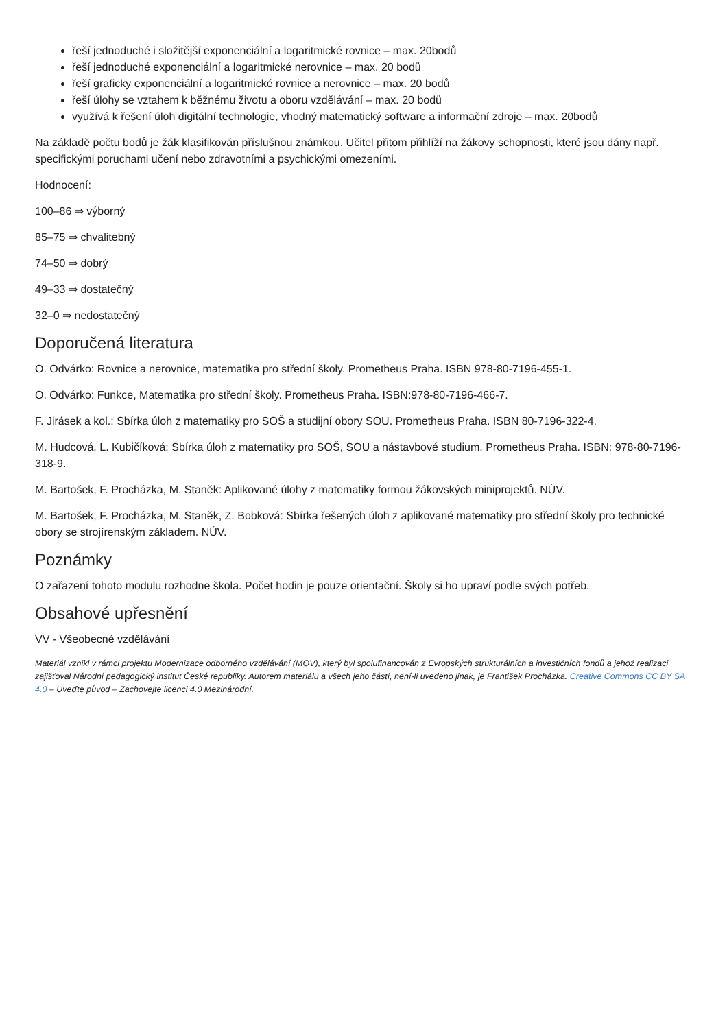řeší jednoduché i složitější exponenciální a logaritmické rovnice – max. 20bodů
řeší jednoduché exponenciální a logaritmické nerovnice – max. 20 bodů
řeší graficky exponenciální a logaritmické rovnice a nerovnice – max. 20 bodů
řeší úlohy se vztahem k běžnému životu a oboru vzdělávání – max. 20 bodů
využívá k řešení úloh digitální technologie, vhodný matematický software a informační zdroje – max. 20bodů
Na základě počtu bodů je žák klasifikován příslušnou známkou. Učitel přitom přihlíží na žákovy schopnosti, které jsou dány např. specifickými poruchami učení nebo zdravotními a psychickými omezeními.
Hodnocení:
100–86 ⇒ výborný
85–75 ⇒ chvalitebný
74–50 ⇒ dobrý
49–33 ⇒ dostatečný
32–0 ⇒ nedostatečný
Doporučená literatura
O. Odvárko: Rovnice a nerovnice, matematika pro střední školy. Prometheus Praha. ISBN 978-80-7196-455-1.
O. Odvárko: Funkce, Matematika pro střední školy. Prometheus Praha. ISBN:978-80-7196-466-7.
F. Jirásek a kol.: Sbírka úloh z matematiky pro SOŠ a studijní obory SOU. Prometheus Praha. ISBN 80-7196-322-4.
M. Hudcová, L. Kubičíková: Sbírka úloh z matematiky pro SOŠ, SOU a nástavbové studium. Prometheus Praha. ISBN: 978-80-7196-318-9.
M. Bartošek, F. Procházka, M. Staněk: Aplikované úlohy z matematiky formou žákovských miniprojektů. NÚV.
M. Bartošek, F. Procházka, M. Staněk, Z. Bobková: Sbírka řešených úloh z aplikované matematiky pro střední školy pro technické obory se strojírenským základem. NÚV.
Poznámky
O zařazení tohoto modulu rozhodne škola. Počet hodin je pouze orientační. Školy si ho upraví podle svých potřeb.
Obsahové upřesnění
VV - Všeobecné vzdělávání
Materiál vznikl v rámci projektu Modernizace odborného vzdělávání (MOV), který byl spolufinancován z Evropských strukturálních a investičních fondů a jehož realizaci zajišťoval Národní pedagogický institut České republiky. Autorem materiálu a všech jeho částí, není-li uvedeno jinak, je František Procházka. Creative Commons CC BY SA 4.0 – Uveďte původ – Zachovejte licenci 4.0 Mezinárodní.